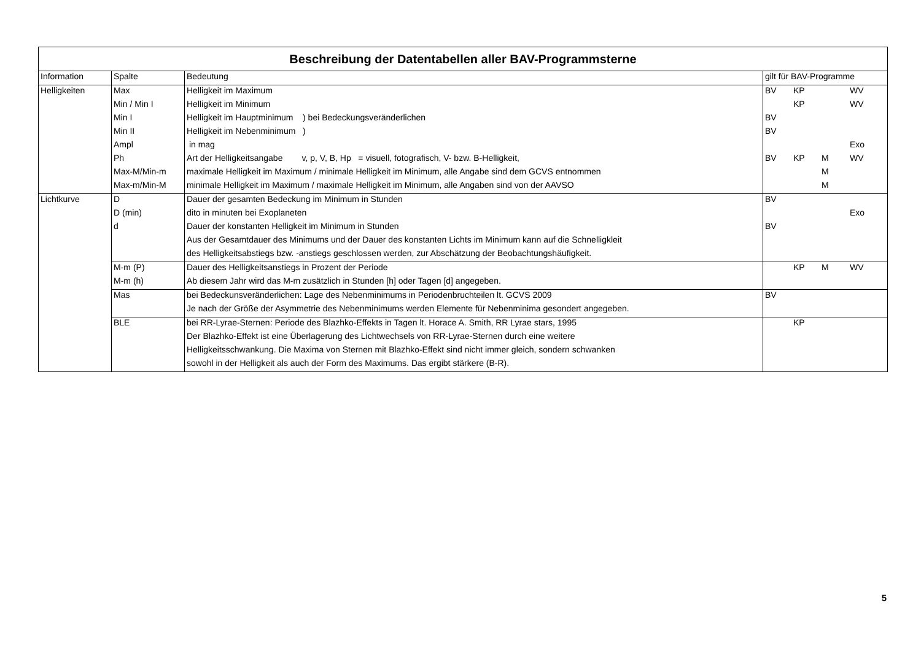| Beschreibung der Datentabellen aller BAV-Programmsterne | | | |
| --- | --- | --- | --- |
| Information | Spalte | Bedeutung | gilt für BAV-Programme |
| Helligkeiten | Max | Helligkeit im Maximum | BV KP WV |
| | Min / Min I | Helligkeit im Minimum | KP WV |
| | Min I | Helligkeit im Hauptminimum ) bei Bedeckungsveränderlichen | BV |
| | Min II | Helligkeit im Nebenminimum ) | BV |
| | Ampl | in mag | Exo |
| | Ph | Art der Helligkeitsangabe v, p, V, B, Hp = visuell, fotografisch, V- bzw. B-Helligkeit, | BV KP M WV |
| | Max-M/Min-m | maximale Helligkeit im Maximum / minimale Helligkeit im Minimum, alle Angabe sind dem GCVS entnommen | M |
| | Max-m/Min-M | minimale Helligkeit im Maximum / maximale Helligkeit im Minimum, alle Angaben sind von der AAVSO | M |
| Lichtkurve | D | Dauer der gesamten Bedeckung im Minimum in Stunden | BV |
| | D (min) | dito in minuten bei Exoplaneten | Exo |
| | d | Dauer der konstanten Helligkeit im Minimum in Stunden | BV |
| | | Aus der Gesamtdauer des Minimums und der Dauer des konstanten Lichts im Minimum kann auf die Schnelligkleit | |
| | | des Helligkeitsabstiegs bzw. -anstiegs geschlossen werden, zur Abschätzung der Beobachtungshäufigkeit. | |
| | M-m (P) | Dauer des Helligkeitsanstiegs in Prozent der Periode | KP M WV |
| | M-m (h) | Ab diesem Jahr wird das M-m zusätzlich in Stunden [h] oder Tagen [d] angegeben. | |
| | Mas | bei Bedeckunsveränderlichen: Lage des Nebenminimums in Periodenbruchteilen lt. GCVS 2009 | BV |
| | | Je nach der Größe der Asymmetrie des Nebenminimums werden Elemente für Nebenminima gesondert angegeben. | |
| | BLE | bei RR-Lyrae-Sternen: Periode des Blazhko-Effekts in Tagen lt. Horace A. Smith, RR Lyrae stars, 1995 | KP |
| | | Der Blazhko-Effekt ist eine Überlagerung des Lichtwechsels von RR-Lyrae-Sternen durch eine weitere | |
| | | Helligkeitsschwankung. Die Maxima von Sternen mit Blazhko-Effekt sind nicht immer gleich, sondern schwanken | |
| | | sowohl in der Helligkeit als auch der Form des Maximums. Das ergibt stärkere (B-R). | |
5